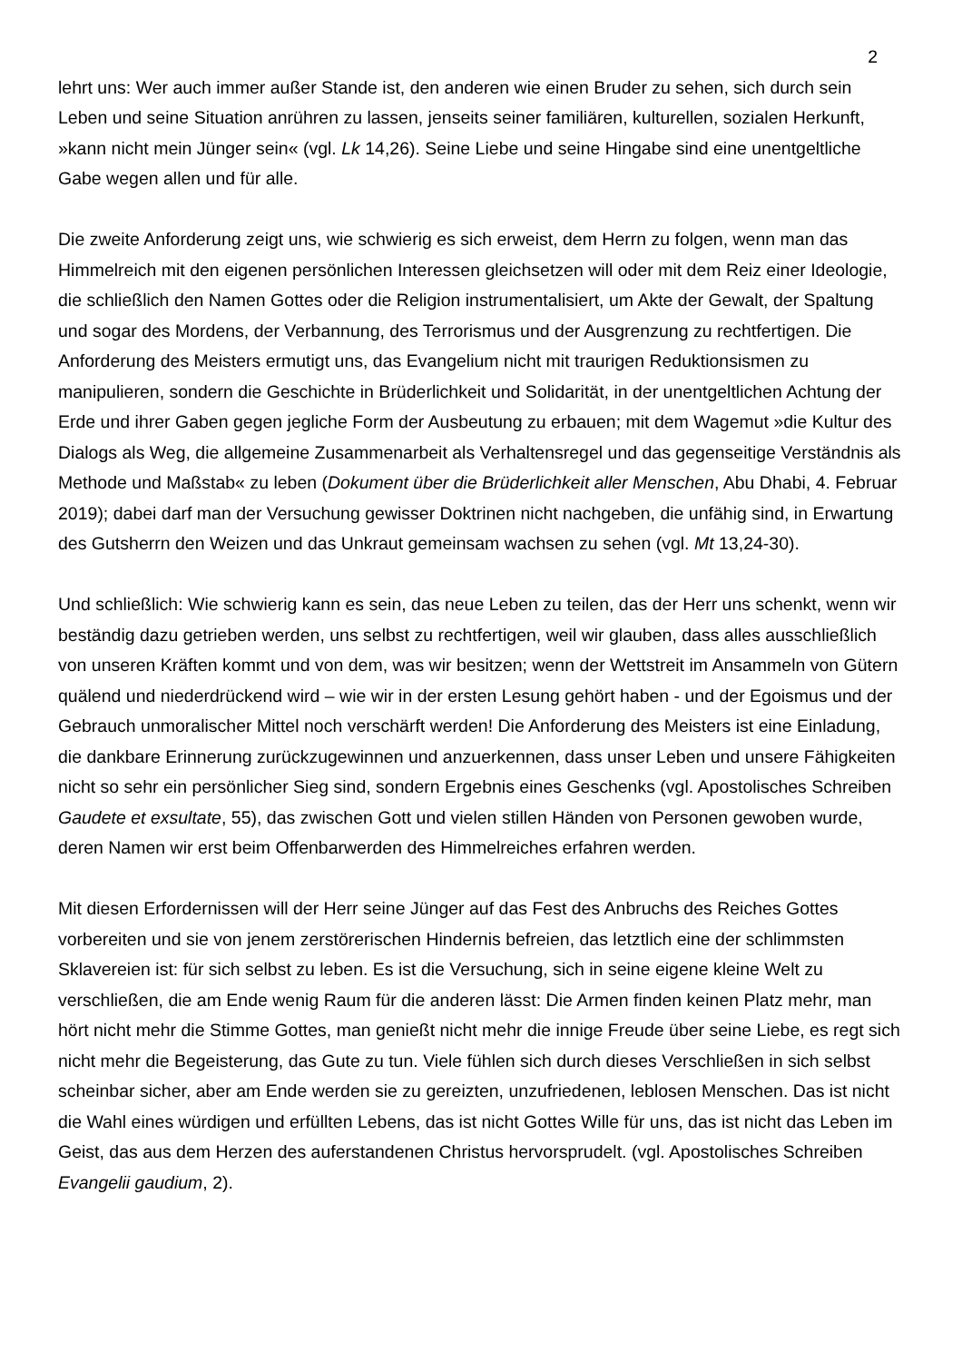2
lehrt uns: Wer auch immer außer Stande ist, den anderen wie einen Bruder zu sehen, sich durch sein Leben und seine Situation anrühren zu lassen, jenseits seiner familiären, kulturellen, sozialen Herkunft, »kann nicht mein Jünger sein« (vgl. Lk 14,26). Seine Liebe und seine Hingabe sind eine unentgeltliche Gabe wegen allen und für alle.
Die zweite Anforderung zeigt uns, wie schwierig es sich erweist, dem Herrn zu folgen, wenn man das Himmelreich mit den eigenen persönlichen Interessen gleichsetzen will oder mit dem Reiz einer Ideologie, die schließlich den Namen Gottes oder die Religion instrumentalisiert, um Akte der Gewalt, der Spaltung und sogar des Mordens, der Verbannung, des Terrorismus und der Ausgrenzung zu rechtfertigen. Die Anforderung des Meisters ermutigt uns, das Evangelium nicht mit traurigen Reduktionsismen zu manipulieren, sondern die Geschichte in Brüderlichkeit und Solidarität, in der unentgeltlichen Achtung der Erde und ihrer Gaben gegen jegliche Form der Ausbeutung zu erbauen; mit dem Wagemut »die Kultur des Dialogs als Weg, die allgemeine Zusammenarbeit als Verhaltensregel und das gegenseitige Verständnis als Methode und Maßstab« zu leben (Dokument über die Brüderlichkeit aller Menschen, Abu Dhabi, 4. Februar 2019); dabei darf man der Versuchung gewisser Doktrinen nicht nachgeben, die unfähig sind, in Erwartung des Gutsherrn den Weizen und das Unkraut gemeinsam wachsen zu sehen (vgl. Mt 13,24-30).
Und schließlich: Wie schwierig kann es sein, das neue Leben zu teilen, das der Herr uns schenkt, wenn wir beständig dazu getrieben werden, uns selbst zu rechtfertigen, weil wir glauben, dass alles ausschließlich von unseren Kräften kommt und von dem, was wir besitzen; wenn der Wettstreit im Ansammeln von Gütern quälend und niederdrückend wird – wie wir in der ersten Lesung gehört haben - und der Egoismus und der Gebrauch unmoralischer Mittel noch verschärft werden! Die Anforderung des Meisters ist eine Einladung, die dankbare Erinnerung zurückzugewinnen und anzuerkennen, dass unser Leben und unsere Fähigkeiten nicht so sehr ein persönlicher Sieg sind, sondern Ergebnis eines Geschenks (vgl. Apostolisches Schreiben Gaudete et exsultate, 55), das zwischen Gott und vielen stillen Händen von Personen gewoben wurde, deren Namen wir erst beim Offenbarwerden des Himmelreiches erfahren werden.
Mit diesen Erfordernissen will der Herr seine Jünger auf das Fest des Anbruchs des Reiches Gottes vorbereiten und sie von jenem zerstörerischen Hindernis befreien, das letztlich eine der schlimmsten Sklavereien ist: für sich selbst zu leben. Es ist die Versuchung, sich in seine eigene kleine Welt zu verschließen, die am Ende wenig Raum für die anderen lässt: Die Armen finden keinen Platz mehr, man hört nicht mehr die Stimme Gottes, man genießt nicht mehr die innige Freude über seine Liebe, es regt sich nicht mehr die Begeisterung, das Gute zu tun. Viele fühlen sich durch dieses Verschließen in sich selbst scheinbar sicher, aber am Ende werden sie zu gereizten, unzufriedenen, leblosen Menschen. Das ist nicht die Wahl eines würdigen und erfüllten Lebens, das ist nicht Gottes Wille für uns, das ist nicht das Leben im Geist, das aus dem Herzen des auferstandenen Christus hervorsprudelt. (vgl. Apostolisches Schreiben Evangelii gaudium, 2).